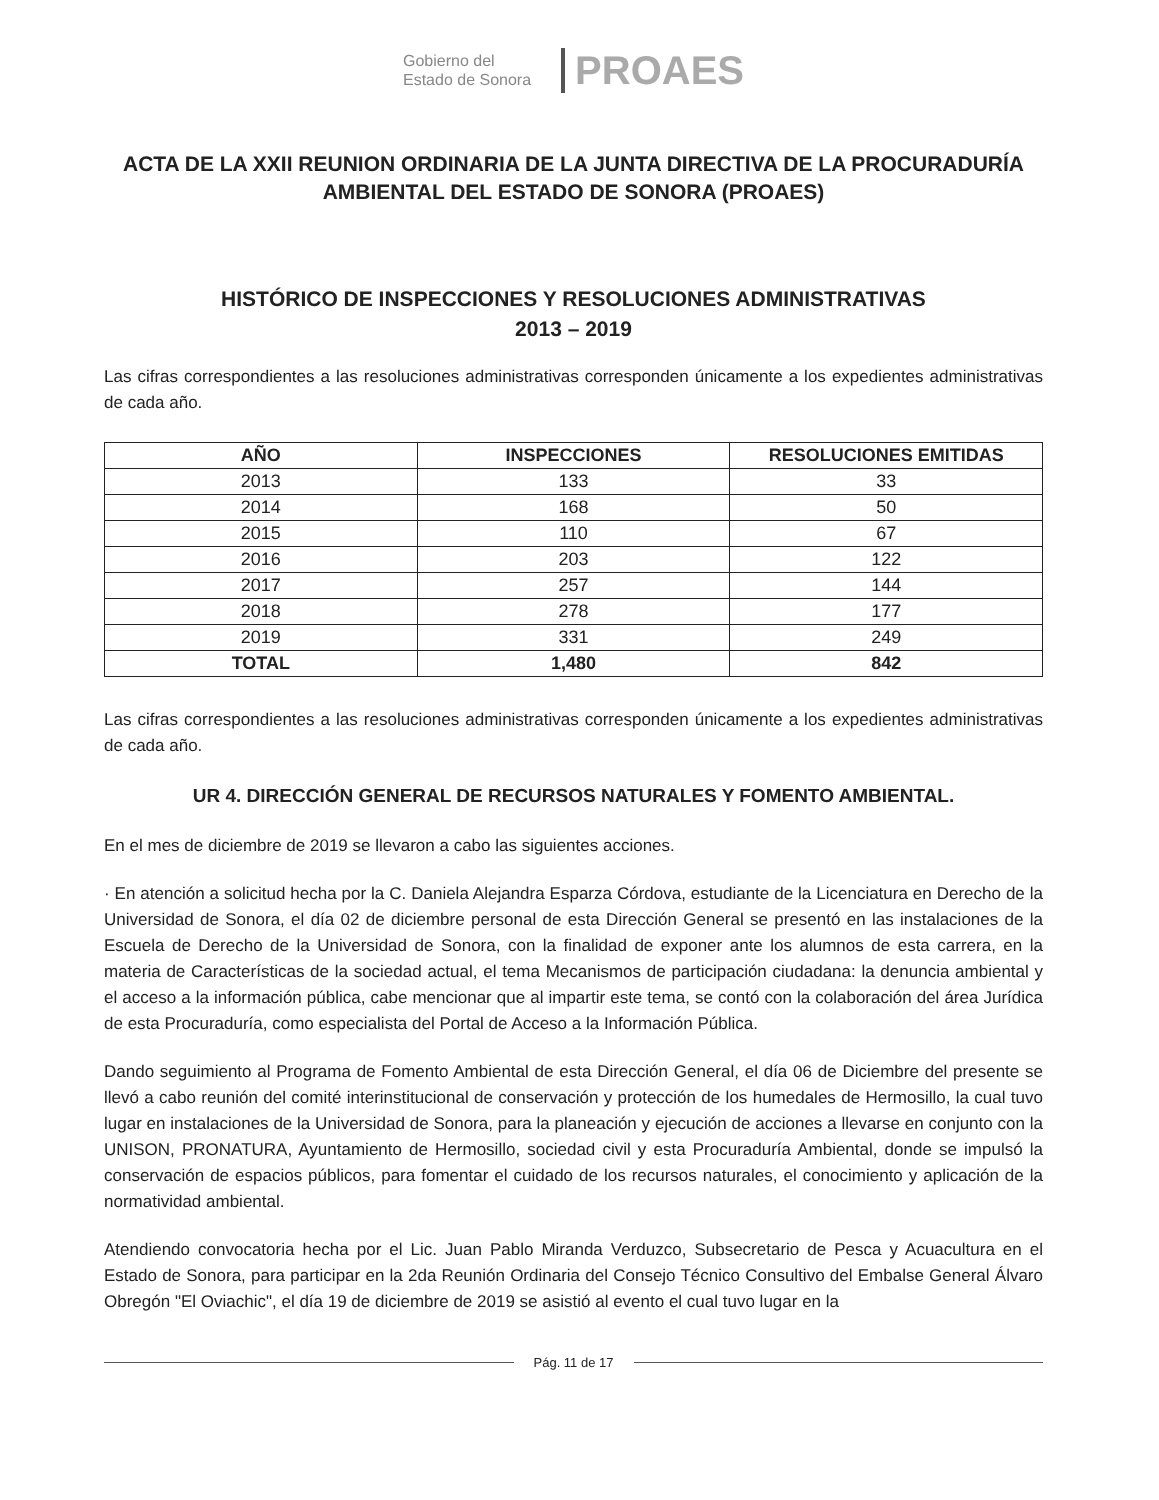Gobierno del
Estado de Sonora
PROAES
ACTA DE LA XXII REUNION ORDINARIA DE LA JUNTA DIRECTIVA DE LA PROCURADURÍA AMBIENTAL DEL ESTADO DE SONORA (PROAES)
HISTÓRICO DE INSPECCIONES Y RESOLUCIONES ADMINISTRATIVAS
2013 – 2019
Las cifras correspondientes a las resoluciones administrativas corresponden únicamente a los expedientes administrativas de cada año.
| AÑO | INSPECCIONES | RESOLUCIONES EMITIDAS |
| --- | --- | --- |
| 2013 | 133 | 33 |
| 2014 | 168 | 50 |
| 2015 | 110 | 67 |
| 2016 | 203 | 122 |
| 2017 | 257 | 144 |
| 2018 | 278 | 177 |
| 2019 | 331 | 249 |
| TOTAL | 1,480 | 842 |
Las cifras correspondientes a las resoluciones administrativas corresponden únicamente a los expedientes administrativas de cada año.
UR 4. DIRECCIÓN GENERAL DE RECURSOS NATURALES Y FOMENTO AMBIENTAL.
En el mes de diciembre de 2019 se llevaron a cabo las siguientes acciones.
· En atención a solicitud hecha por la C. Daniela Alejandra Esparza Córdova, estudiante de la Licenciatura en Derecho de la Universidad de Sonora, el día 02 de diciembre personal de esta Dirección General se presentó en las instalaciones de la Escuela de Derecho de la Universidad de Sonora, con la finalidad de exponer ante los alumnos de esta carrera, en la materia de Características de la sociedad actual, el tema Mecanismos de participación ciudadana: la denuncia ambiental y el acceso a la información pública, cabe mencionar que al impartir este tema, se contó con la colaboración del área Jurídica de esta Procuraduría, como especialista del Portal de Acceso a la Información Pública.
Dando seguimiento al Programa de Fomento Ambiental de esta Dirección General, el día 06 de Diciembre del presente se llevó a cabo reunión del comité interinstitucional de conservación y protección de los humedales de Hermosillo, la cual tuvo lugar en instalaciones de la Universidad de Sonora, para la planeación y ejecución de acciones a llevarse en conjunto con la UNISON, PRONATURA, Ayuntamiento de Hermosillo, sociedad civil y esta Procuraduría Ambiental, donde se impulsó la conservación de espacios públicos, para fomentar el cuidado de los recursos naturales, el conocimiento y aplicación de la normatividad ambiental.
Atendiendo convocatoria hecha por el Lic. Juan Pablo Miranda Verduzco, Subsecretario de Pesca y Acuacultura en el Estado de Sonora, para participar en la 2da Reunión Ordinaria del Consejo Técnico Consultivo del Embalse General Álvaro Obregón "El Oviachic", el día 19 de diciembre de 2019 se asistió al evento el cual tuvo lugar en la
Pág. 11 de 17